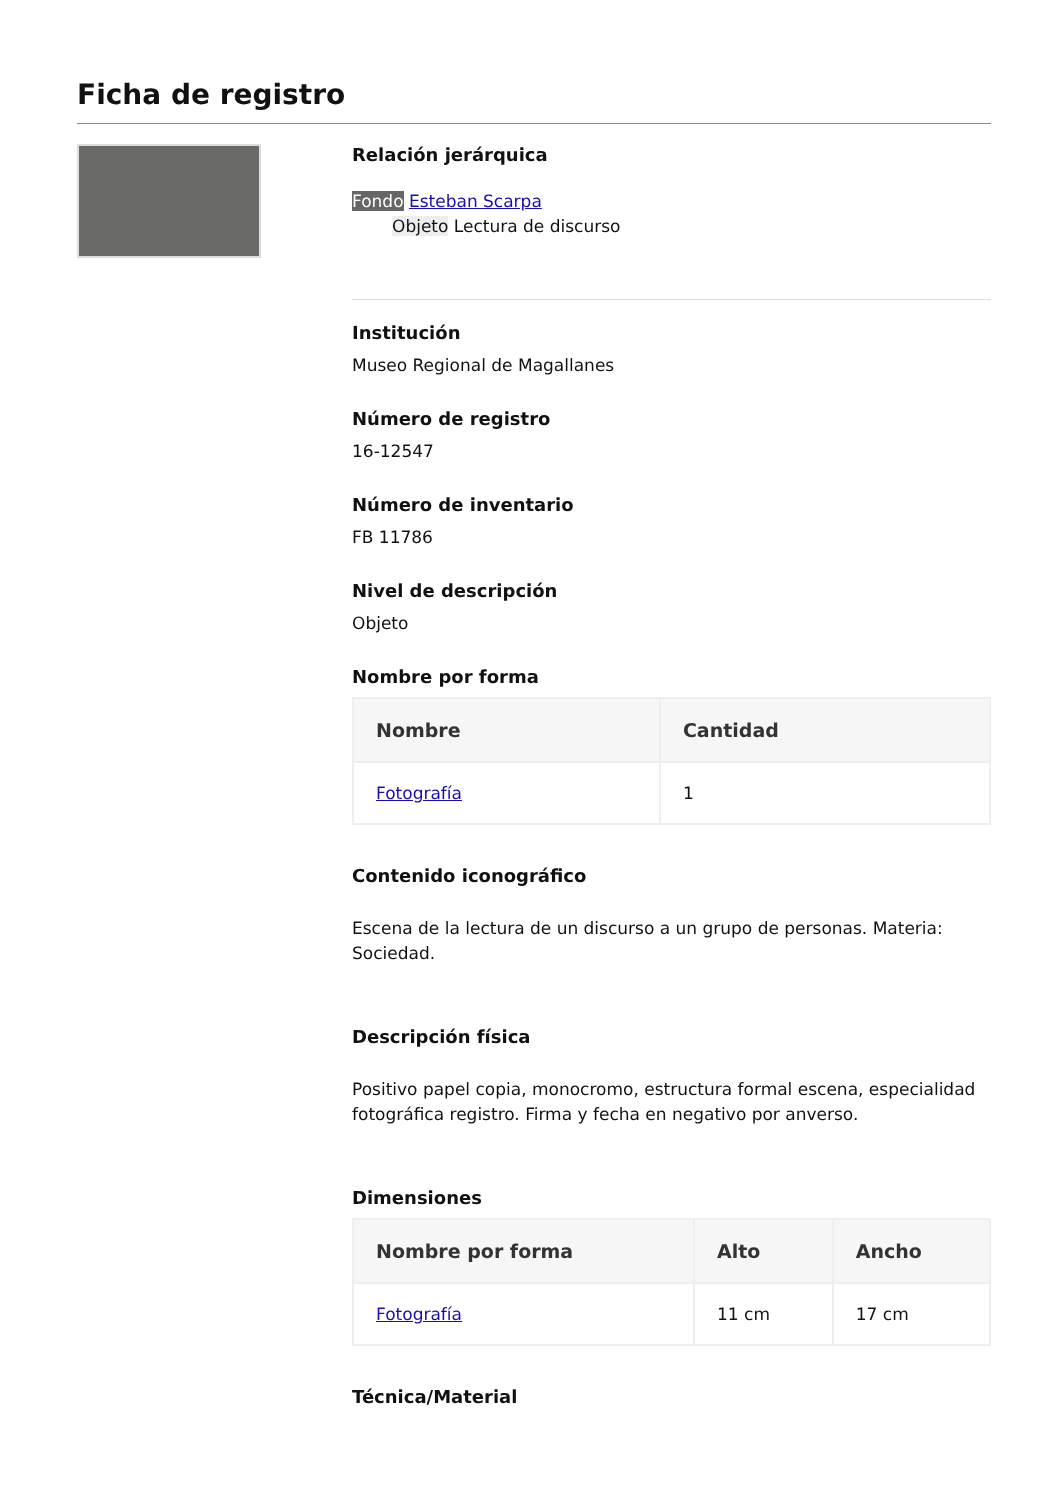Ficha de registro
Relación jerárquica
Fondo Esteban Scarpa
Objeto Lectura de discurso
Institución
Museo Regional de Magallanes
Número de registro
16-12547
Número de inventario
FB 11786
Nivel de descripción
Objeto
Nombre por forma
| Nombre | Cantidad |
| --- | --- |
| Fotografía | 1 |
Contenido iconográfico
Escena de la lectura de un discurso a un grupo de personas. Materia: Sociedad.
Descripción física
Positivo papel copia, monocromo, estructura formal escena, especialidad fotográfica registro. Firma y fecha en negativo por anverso.
Dimensiones
| Nombre por forma | Alto | Ancho |
| --- | --- | --- |
| Fotografía | 11 cm | 17 cm |
Técnica/Material